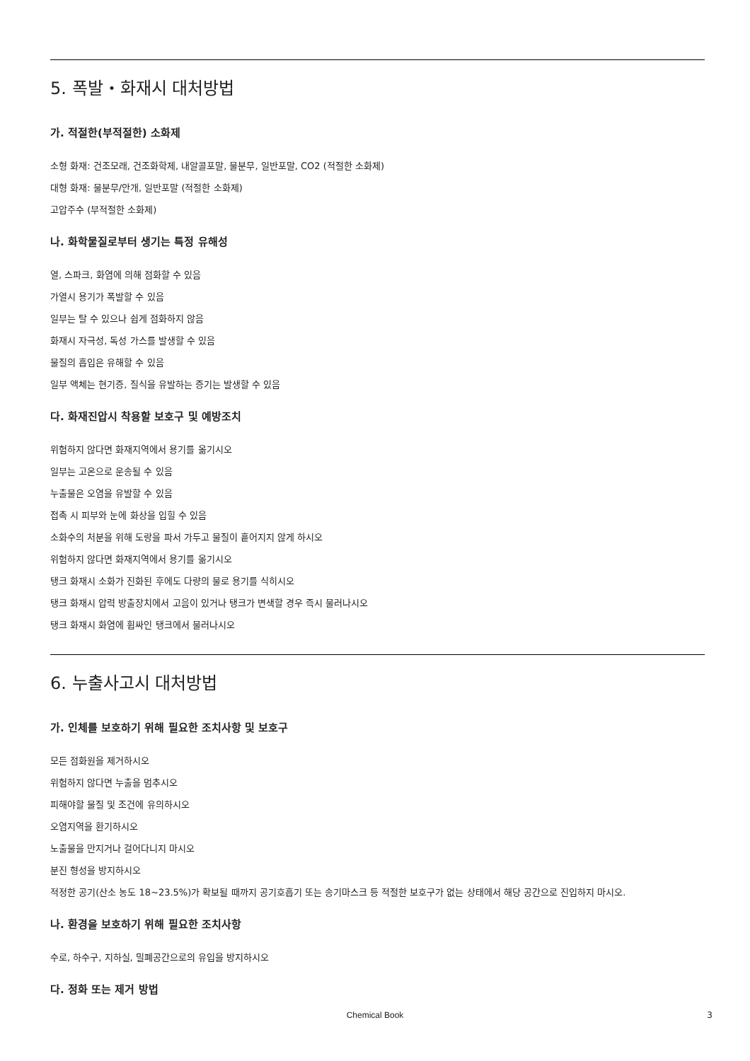5. 폭발・화재시 대처방법
가. 적절한(부적절한) 소화제
소형 화재: 건조모래, 건조화학제, 내알콜포말, 물분무, 일반포말, CO2 (적절한 소화제)
대형 화재: 물분무/안개, 일반포말 (적절한 소화제)
고압주수 (부적절한 소화제)
나. 화학물질로부터 생기는 특정 유해성
열, 스파크, 화염에 의해 점화할 수 있음
가열시 용기가 폭발할 수 있음
일부는 탈 수 있으나 쉽게 점화하지 않음
화재시 자극성, 독성 가스를 발생할 수 있음
물질의 흡입은 유해할 수 있음
일부 액체는 현기증, 질식을 유발하는 증기는 발생할 수 있음
다. 화재진압시 착용할 보호구 및 예방조치
위험하지 않다면 화재지역에서 용기를 옮기시오
일부는 고온으로 운송될 수 있음
누출물은 오염을 유발할 수 있음
접촉 시 피부와 눈에 화상을 입힐 수 있음
소화수의 처분을 위해 도랑을 파서 가두고 물질이 흩어지지 않게 하시오
위험하지 않다면 화재지역에서 용기를 옮기시오
탱크 화재시 소화가 진화된 후에도 다량의 물로 용기를 식히시오
탱크 화재시 압력 방출장치에서 고음이 있거나 탱크가 변색할 경우 즉시 물러나시오
탱크 화재시 화염에 휩싸인 탱크에서 물러나시오
6. 누출사고시 대처방법
가. 인체를 보호하기 위해 필요한 조치사항 및 보호구
모든 점화원을 제거하시오
위험하지 않다면 누출을 멈추시오
피해야할 물질 및 조건에 유의하시오
오염지역을 환기하시오
노출물을 만지거나 걸어다니지 마시오
분진 형성을 방지하시오
적정한 공기(산소 농도 18~23.5%)가 확보될 때까지 공기호흡기 또는 송기마스크 등 적절한 보호구가 없는 상태에서 해당 공간으로 진입하지 마시오.
나. 환경을 보호하기 위해 필요한 조치사항
수로, 하수구, 지하실, 밀폐공간으로의 유입을 방지하시오
다. 정화 또는 제거 방법
Chemical Book 3